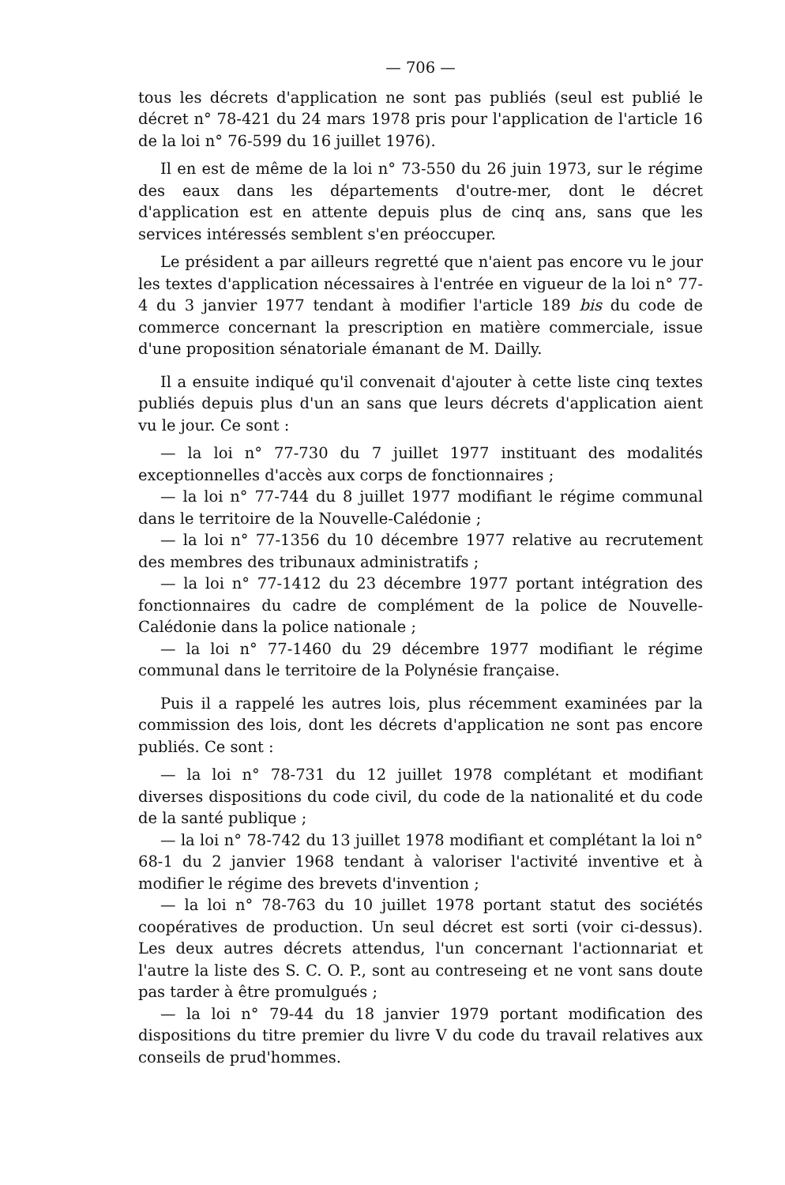— 706 —
tous les décrets d'application ne sont pas publiés (seul est publié le décret n° 78-421 du 24 mars 1978 pris pour l'application de l'article 16 de la loi n° 76-599 du 16 juillet 1976).
Il en est de même de la loi n° 73-550 du 26 juin 1973, sur le régime des eaux dans les départements d'outre-mer, dont le décret d'application est en attente depuis plus de cinq ans, sans que les services intéressés semblent s'en préoccuper.
Le président a par ailleurs regretté que n'aient pas encore vu le jour les textes d'application nécessaires à l'entrée en vigueur de la loi n° 77-4 du 3 janvier 1977 tendant à modifier l'article 189 bis du code de commerce concernant la prescription en matière commerciale, issue d'une proposition sénatoriale émanant de M. Dailly.
Il a ensuite indiqué qu'il convenait d'ajouter à cette liste cinq textes publiés depuis plus d'un an sans que leurs décrets d'application aient vu le jour. Ce sont :
— la loi n° 77-730 du 7 juillet 1977 instituant des modalités exceptionnelles d'accès aux corps de fonctionnaires ;
— la loi n° 77-744 du 8 juillet 1977 modifiant le régime communal dans le territoire de la Nouvelle-Calédonie ;
— la loi n° 77-1356 du 10 décembre 1977 relative au recrutement des membres des tribunaux administratifs ;
— la loi n° 77-1412 du 23 décembre 1977 portant intégration des fonctionnaires du cadre de complément de la police de Nouvelle-Calédonie dans la police nationale ;
— la loi n° 77-1460 du 29 décembre 1977 modifiant le régime communal dans le territoire de la Polynésie française.
Puis il a rappelé les autres lois, plus récemment examinées par la commission des lois, dont les décrets d'application ne sont pas encore publiés. Ce sont :
— la loi n° 78-731 du 12 juillet 1978 complétant et modifiant diverses dispositions du code civil, du code de la nationalité et du code de la santé publique ;
— la loi n° 78-742 du 13 juillet 1978 modifiant et complétant la loi n° 68-1 du 2 janvier 1968 tendant à valoriser l'activité inventive et à modifier le régime des brevets d'invention ;
— la loi n° 78-763 du 10 juillet 1978 portant statut des sociétés coopératives de production. Un seul décret est sorti (voir ci-dessus). Les deux autres décrets attendus, l'un concernant l'actionnariat et l'autre la liste des S. C. O. P., sont au contreseing et ne vont sans doute pas tarder à être promulgués ;
— la loi n° 79-44 du 18 janvier 1979 portant modification des dispositions du titre premier du livre V du code du travail relatives aux conseils de prud'hommes.